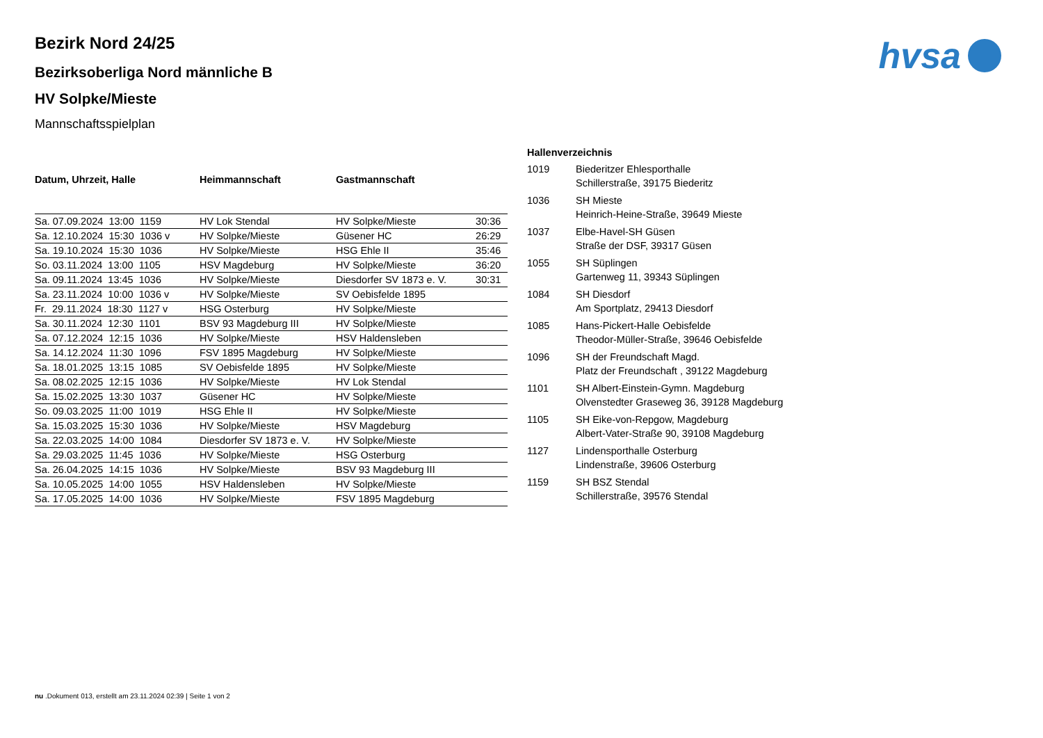hvsa
Bezirk Nord 24/25
Bezirksoberliga Nord männliche B
HV Solpke/Mieste
Mannschaftsspielplan
| Datum, Uhrzeit, Halle | Heimmannschaft | Gastmannschaft | |
| --- | --- | --- | --- |
| Sa. 07.09.2024 13:00 1159 | HV Lok Stendal | HV Solpke/Mieste | 30:36 |
| Sa. 12.10.2024 15:30 1036 v | HV Solpke/Mieste | Güsener HC | 26:29 |
| Sa. 19.10.2024 15:30 1036 | HV Solpke/Mieste | HSG Ehle II | 35:46 |
| So. 03.11.2024 13:00 1105 | HSV Magdeburg | HV Solpke/Mieste | 36:20 |
| Sa. 09.11.2024 13:45 1036 | HV Solpke/Mieste | Diesdorfer SV 1873 e. V. | 30:31 |
| Sa. 23.11.2024 10:00 1036 v | HV Solpke/Mieste | SV Oebisfelde 1895 | |
| Fr. 29.11.2024 18:30 1127 v | HSG Osterburg | HV Solpke/Mieste | |
| Sa. 30.11.2024 12:30 1101 | BSV 93 Magdeburg III | HV Solpke/Mieste | |
| Sa. 07.12.2024 12:15 1036 | HV Solpke/Mieste | HSV Haldensleben | |
| Sa. 14.12.2024 11:30 1096 | FSV 1895 Magdeburg | HV Solpke/Mieste | |
| Sa. 18.01.2025 13:15 1085 | SV Oebisfelde 1895 | HV Solpke/Mieste | |
| Sa. 08.02.2025 12:15 1036 | HV Solpke/Mieste | HV Lok Stendal | |
| Sa. 15.02.2025 13:30 1037 | Güsener HC | HV Solpke/Mieste | |
| So. 09.03.2025 11:00 1019 | HSG Ehle II | HV Solpke/Mieste | |
| Sa. 15.03.2025 15:30 1036 | HV Solpke/Mieste | HSV Magdeburg | |
| Sa. 22.03.2025 14:00 1084 | Diesdorfer SV 1873 e. V. | HV Solpke/Mieste | |
| Sa. 29.03.2025 11:45 1036 | HV Solpke/Mieste | HSG Osterburg | |
| Sa. 26.04.2025 14:15 1036 | HV Solpke/Mieste | BSV 93 Magdeburg III | |
| Sa. 10.05.2025 14:00 1055 | HSV Haldensleben | HV Solpke/Mieste | |
| Sa. 17.05.2025 14:00 1036 | HV Solpke/Mieste | FSV 1895 Magdeburg | |
| Hallenverzeichnis | |
| --- | --- |
| 1019 | Biederitzer Ehlesporthalle Schillerstraße, 39175 Biederitz |
| 1036 | SH Mieste Heinrich-Heine-Straße, 39649 Mieste |
| 1037 | Elbe-Havel-SH Güsen Straße der DSF, 39317 Güsen |
| 1055 | SH Süplingen Gartenweg 11, 39343 Süplingen |
| 1084 | SH Diesdorf Am Sportplatz, 29413 Diesdorf |
| 1085 | Hans-Pickert-Halle Oebisfelde Theodor-Müller-Straße, 39646 Oebisfelde |
| 1096 | SH der Freundschaft Magd. Platz der Freundschaft , 39122 Magdeburg |
| 1101 | SH Albert-Einstein-Gymn. Magdeburg Olvenstedter Graseweg 36, 39128 Magdeburg |
| 1105 | SH Eike-von-Repgow, Magdeburg Albert-Vater-Straße 90, 39108 Magdeburg |
| 1127 | Lindensporthalle Osterburg Lindenstraße, 39606 Osterburg |
| 1159 | SH BSZ Stendal Schillerstraße, 39576 Stendal |
nu .Dokument 013, erstellt am 23.11.2024 02:39 | Seite 1 von 2